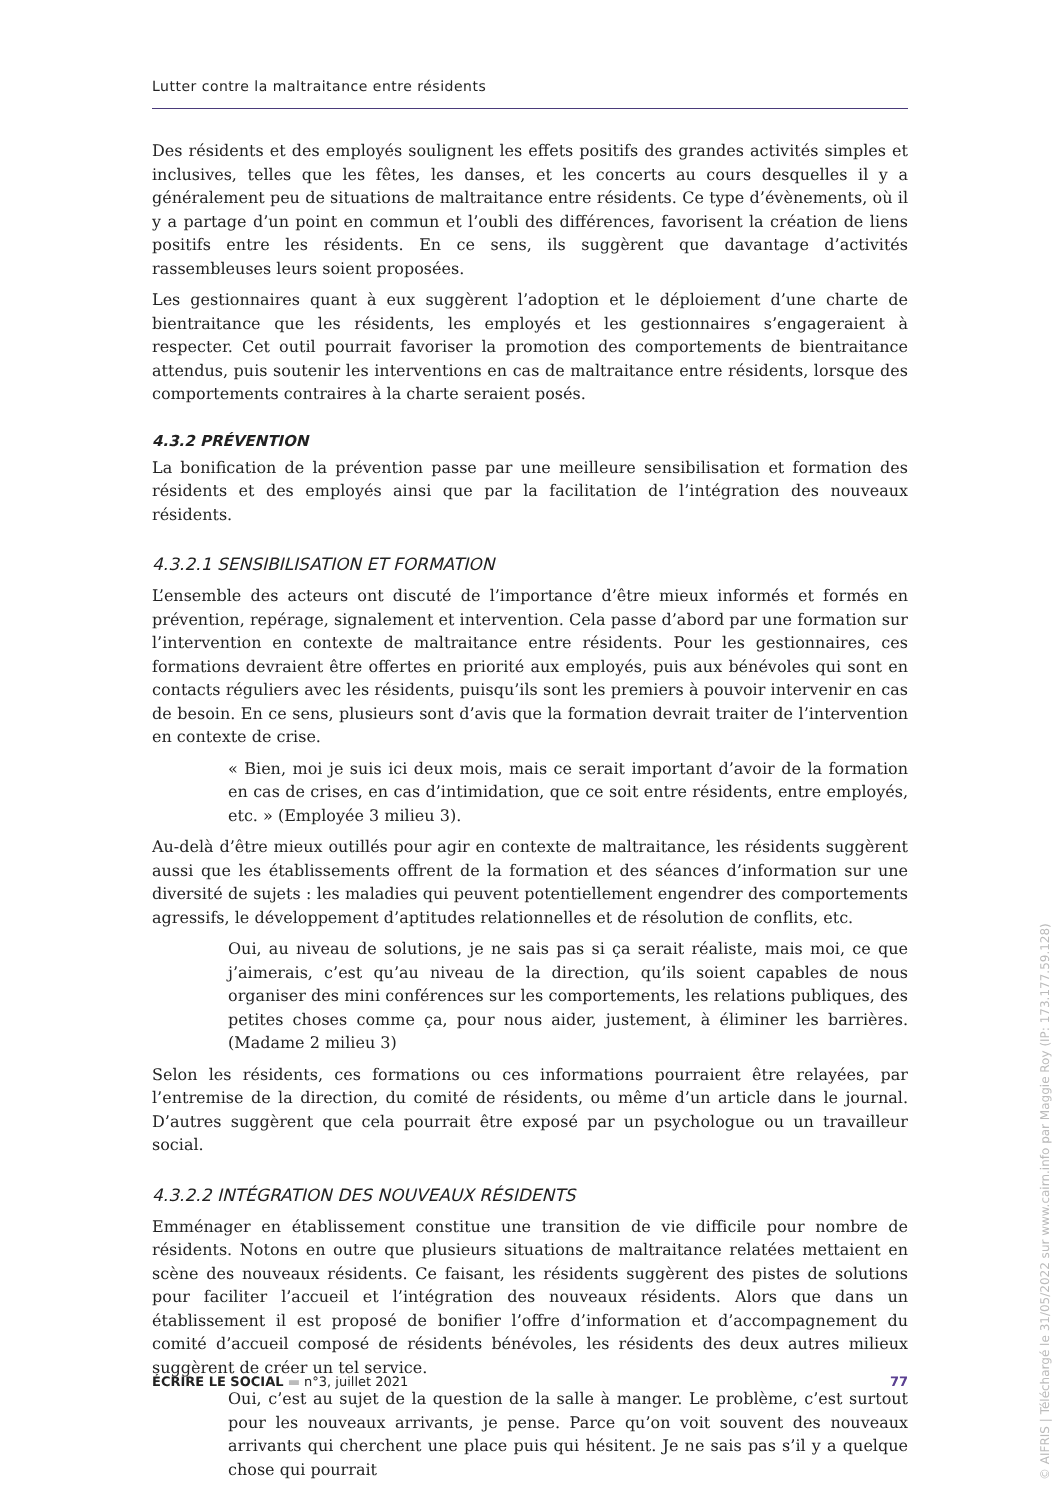Lutter contre la maltraitance entre résidents
Des résidents et des employés soulignent les effets positifs des grandes activités simples et inclusives, telles que les fêtes, les danses, et les concerts au cours desquelles il y a généralement peu de situations de maltraitance entre résidents. Ce type d’évènements, où il y a partage d’un point en commun et l’oubli des différences, favorisent la création de liens positifs entre les résidents. En ce sens, ils suggèrent que davantage d’activités rassembleuses leurs soient proposées.
Les gestionnaires quant à eux suggèrent l’adoption et le déploiement d’une charte de bientraitance que les résidents, les employés et les gestionnaires s’engageraient à respecter. Cet outil pourrait favoriser la promotion des comportements de bientraitance attendus, puis soutenir les interventions en cas de maltraitance entre résidents, lorsque des comportements contraires à la charte seraient posés.
4.3.2 PRÉVENTION
La bonification de la prévention passe par une meilleure sensibilisation et formation des résidents et des employés ainsi que par la facilitation de l’intégration des nouveaux résidents.
4.3.2.1 SENSIBILISATION ET FORMATION
L’ensemble des acteurs ont discuté de l’importance d’être mieux informés et formés en prévention, repérage, signalement et intervention. Cela passe d’abord par une formation sur l’intervention en contexte de maltraitance entre résidents. Pour les gestionnaires, ces formations devraient être offertes en priorité aux employés, puis aux bénévoles qui sont en contacts réguliers avec les résidents, puisqu’ils sont les premiers à pouvoir intervenir en cas de besoin. En ce sens, plusieurs sont d’avis que la formation devrait traiter de l’intervention en contexte de crise.
« Bien, moi je suis ici deux mois, mais ce serait important d’avoir de la formation en cas de crises, en cas d’intimidation, que ce soit entre résidents, entre employés, etc. » (Employée 3 milieu 3).
Au-delà d’être mieux outillés pour agir en contexte de maltraitance, les résidents suggèrent aussi que les établissements offrent de la formation et des séances d’information sur une diversité de sujets : les maladies qui peuvent potentiellement engendrer des comportements agressifs, le développement d’aptitudes relationnelles et de résolution de conflits, etc.
Oui, au niveau de solutions, je ne sais pas si ça serait réaliste, mais moi, ce que j’aimerais, c’est qu’au niveau de la direction, qu’ils soient capables de nous organiser des mini conférences sur les comportements, les relations publiques, des petites choses comme ça, pour nous aider, justement, à éliminer les barrières. (Madame 2 milieu 3)
Selon les résidents, ces formations ou ces informations pourraient être relayées, par l’entremise de la direction, du comité de résidents, ou même d’un article dans le journal. D’autres suggèrent que cela pourrait être exposé par un psychologue ou un travailleur social.
4.3.2.2 INTÉGRATION DES NOUVEAUX RÉSIDENTS
Emménager en établissement constitue une transition de vie difficile pour nombre de résidents. Notons en outre que plusieurs situations de maltraitance relatées mettaient en scène des nouveaux résidents. Ce faisant, les résidents suggèrent des pistes de solutions pour faciliter l’accueil et l’intégration des nouveaux résidents. Alors que dans un établissement il est proposé de bonifier l’offre d’information et d’accompagnement du comité d’accueil composé de résidents bénévoles, les résidents des deux autres milieux suggèrent de créer un tel service.
Oui, c’est au sujet de la question de la salle à manger. Le problème, c’est surtout pour les nouveaux arrivants, je pense. Parce qu’on voit souvent des nouveaux arrivants qui cherchent une place puis qui hésitent. Je ne sais pas s’il y a quelque chose qui pourrait
ÉCRIRE LE SOCIAL ▬ n°3, juillet 2021 77
© AIFRIS | Téléchargé le 31/05/2022 sur www.cairn.info par Maggie Roy (IP: 173.177.59.128)